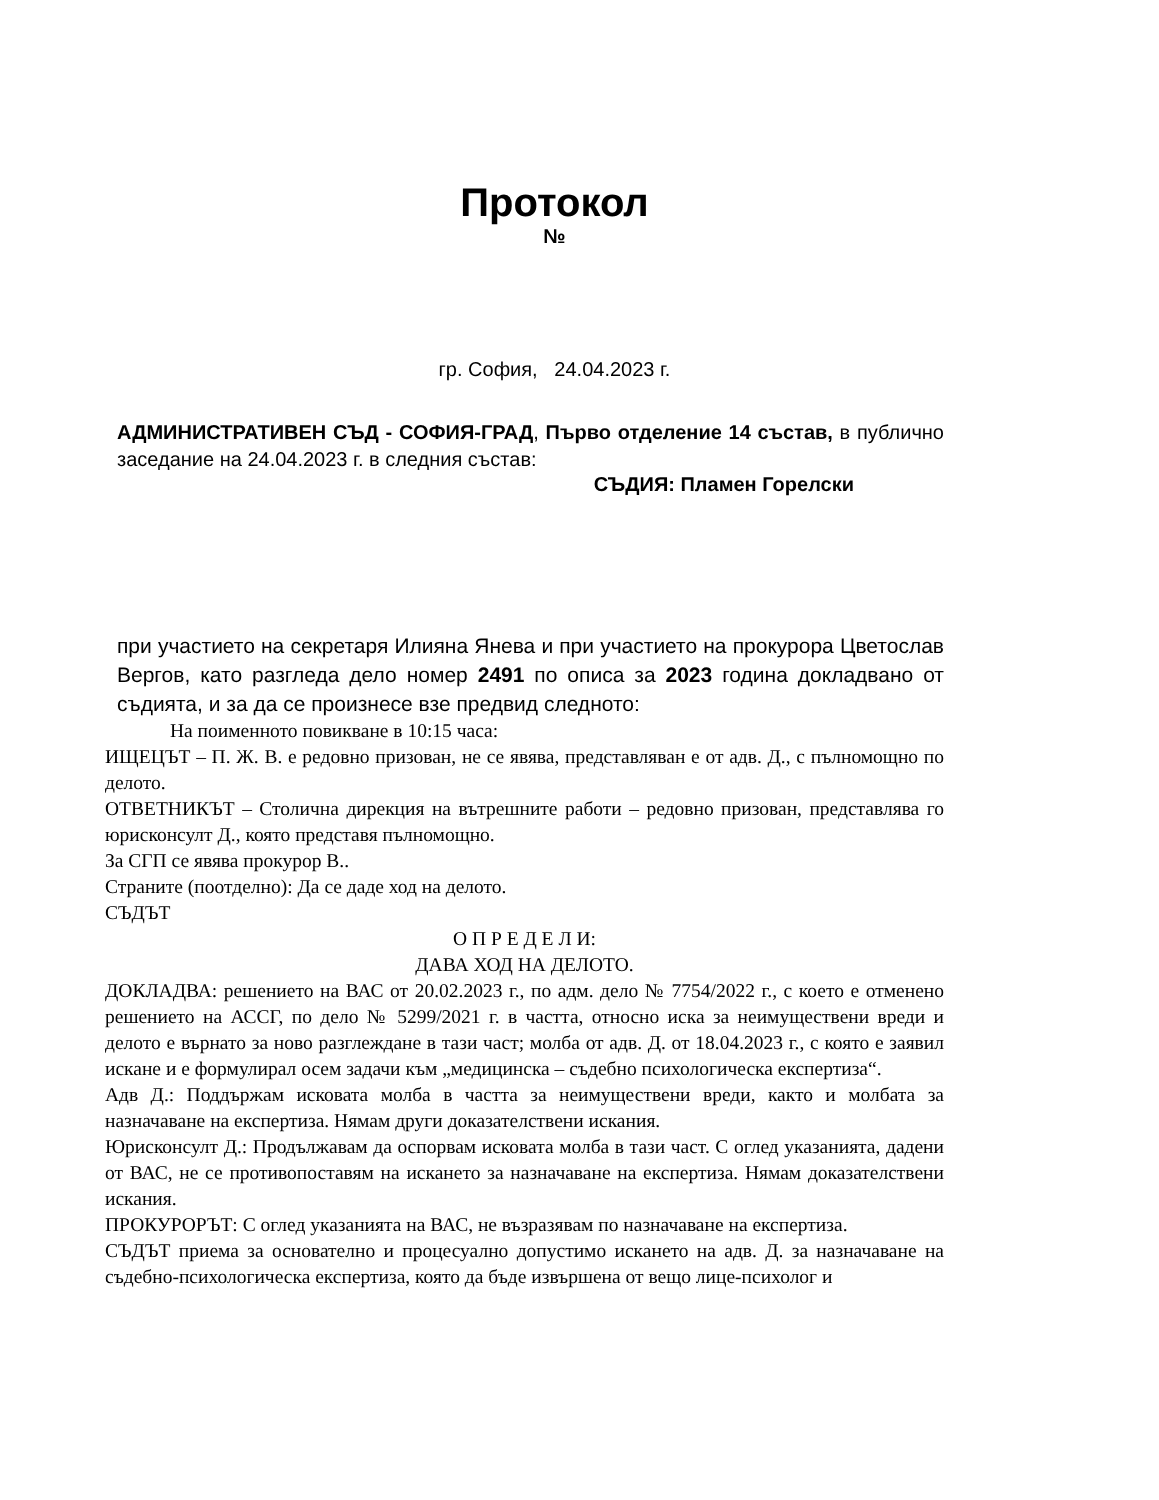Протокол
№
гр. София, 24.04.2023 г.
АДМИНИСТРАТИВЕН СЪД - СОФИЯ-ГРАД, Първо отделение 14 състав, в публично заседание на 24.04.2023 г. в следния състав:
СЪДИЯ: Пламен Горелски
при участието на секретаря Илияна Янева и при участието на прокурора Цветослав Вергов, като разгледа дело номер 2491 по описа за 2023 година докладвано от съдията, и за да се произнесе взе предвид следното:
На поименното повикване в 10:15 часа:
ИЩЕЦЪТ – П. Ж. В. е редовно призован, не се явява, представляван е от адв. Д., с пълномощно по делото.
ОТВЕТНИКЪТ – Столична дирекция на вътрешните работи – редовно призован, представлява го юрисконсулт Д., която представя пълномощно.
За СГП се явява прокурор В..
Страните (поотделно): Да се даде ход на делото.
СЪДЪТ
О П Р Е Д Е Л И:
ДАВА ХОД НА ДЕЛОТО.
ДОКЛАДВА: решението на ВАС от 20.02.2023 г., по адм. дело № 7754/2022 г., с което е отменено решението на АССГ, по дело № 5299/2021 г. в частта, относно иска за неимуществени вреди и делото е върнато за ново разглеждане в тази част; молба от адв. Д. от 18.04.2023 г., с която е заявил искане и е формулирал осем задачи към „медицинска – съдебно психологическа експертиза“.
Адв Д.: Поддържам исковата молба в частта за неимуществени вреди, както и молбата за назначаване на експертиза. Нямам други доказателствени искания.
Юрисконсулт Д.: Продължавам да оспорвам исковата молба в тази част. С оглед указанията, дадени от ВАС, не се противопоставям на искането за назначаване на експертиза. Нямам доказателствени искания.
ПРОКУРОРЪТ: С оглед указанията на ВАС, не възразявам по назначаване на експертиза.
СЪДЪТ приема за основателно и процесуално допустимо искането на адв. Д. за назначаване на съдебно-психологическа експертиза, която да бъде извършена от вещо лице-психолог и